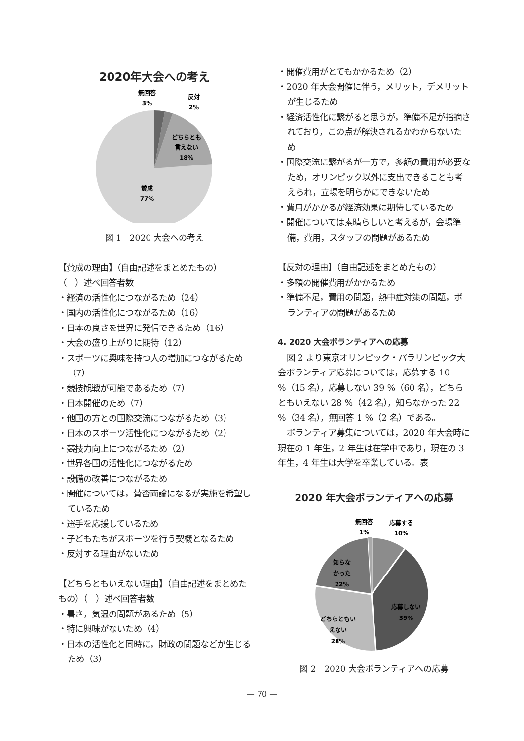2020年大会への考え
無回答
3%
反対
2%
どちらとも
言えない
18%
賛成
77%
図 1　2020 大会への考え
【賛成の理由】（自由記述をまとめたもの）
（　）述べ回答者数
・経済の活性化につながるため（24）
・国内の活性化につながるため（16）
・日本の良さを世界に発信できるため（16）
・大会の盛り上がりに期待（12）
・スポーツに興味を持つ人の増加につながるため（7）
・競技観戦が可能であるため（7）
・日本開催のため（7）
・他国の方との国際交流につながるため（3）
・日本のスポーツ活性化につながるため（2）
・競技力向上につながるため（2）
・世界各国の活性化につながるため
・設備の改善につながるため
・開催については，賛否両論になるが実施を希望しているため
・選手を応援しているため
・子どもたちがスポーツを行う契機となるため
・反対する理由がないため
【どちらともいえない理由】（自由記述をまとめたもの）（　）述べ回答者数
・暑さ，気温の問題があるため（5）
・特に興味がないため（4）
・日本の活性化と同時に，財政の問題などが生じるため（3）
・開催費用がとてもかかるため（2）
・2020 年大会開催に伴う，メリット，デメリットが生じるため
・経済活性化に繋がると思うが，準備不足が指摘されており，この点が解決されるかわからないため
・国際交流に繋がるが一方で，多額の費用が必要なため，オリンピック以外に支出できることも考えられ，立場を明らかにできないため
・費用がかかるが経済効果に期待しているため
・開催については素晴らしいと考えるが，会場準備，費用，スタッフの問題があるため
【反対の理由】（自由記述をまとめたもの）
・多額の開催費用がかかるため
・準備不足，費用の問題，熱中症対策の問題，ボランティアの問題があるため
4. 2020 大会ボランティアへの応募
図 2 より東京オリンピック・パラリンピック大会ボランティア応募については，応募する 10 %（15 名），応募しない 39 %（60 名），どちらともいえない 28 %（42 名），知らなかった 22 %（34 名），無回答 1 %（2 名）である。
ボランティア募集については，2020 年大会時に現在の 1 年生，2 年生は在学中であり，現在の 3 年生，4 年生は大学を卒業している。表
2020 年大会ボランティアへの応募
無回答
1%
応募する
10%
知らな
かった
22%
応募しない
39%
どちらともい
えない
28%
図 2　2020 大会ボランティアへの応募
— 70 —